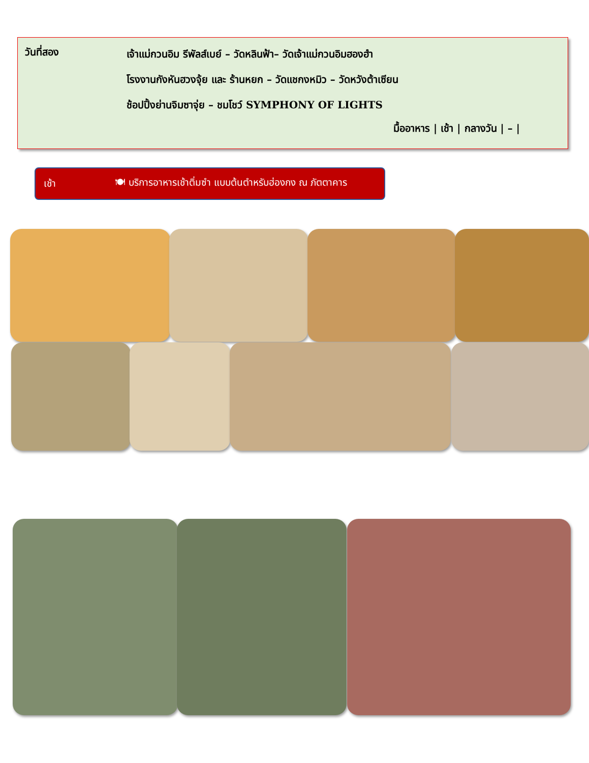วันที่สอง
เจ้าแม่กวนอิม รีพัลส์เบย์ – วัดหลินฟ้า– วัดเจ้าแม่กวนอิมฮองฮำ
โรงงานกังหันฮวงจุ้ย และ ร้านหยก – วัดแชกงหมิว – วัดหวังต้าเซียน
ช้อปปิ้งย่านจิมซาจุ่ย – ชมโชว์ SYMPHONY OF LIGHTS
มื้ออาหาร | เช้า | กลางวัน | – |
เช้า 🍽 บริการอาหารเช้าติ่มซำ แบบต้นตำหรับฮ่องกง ณ ภัตตาคาร